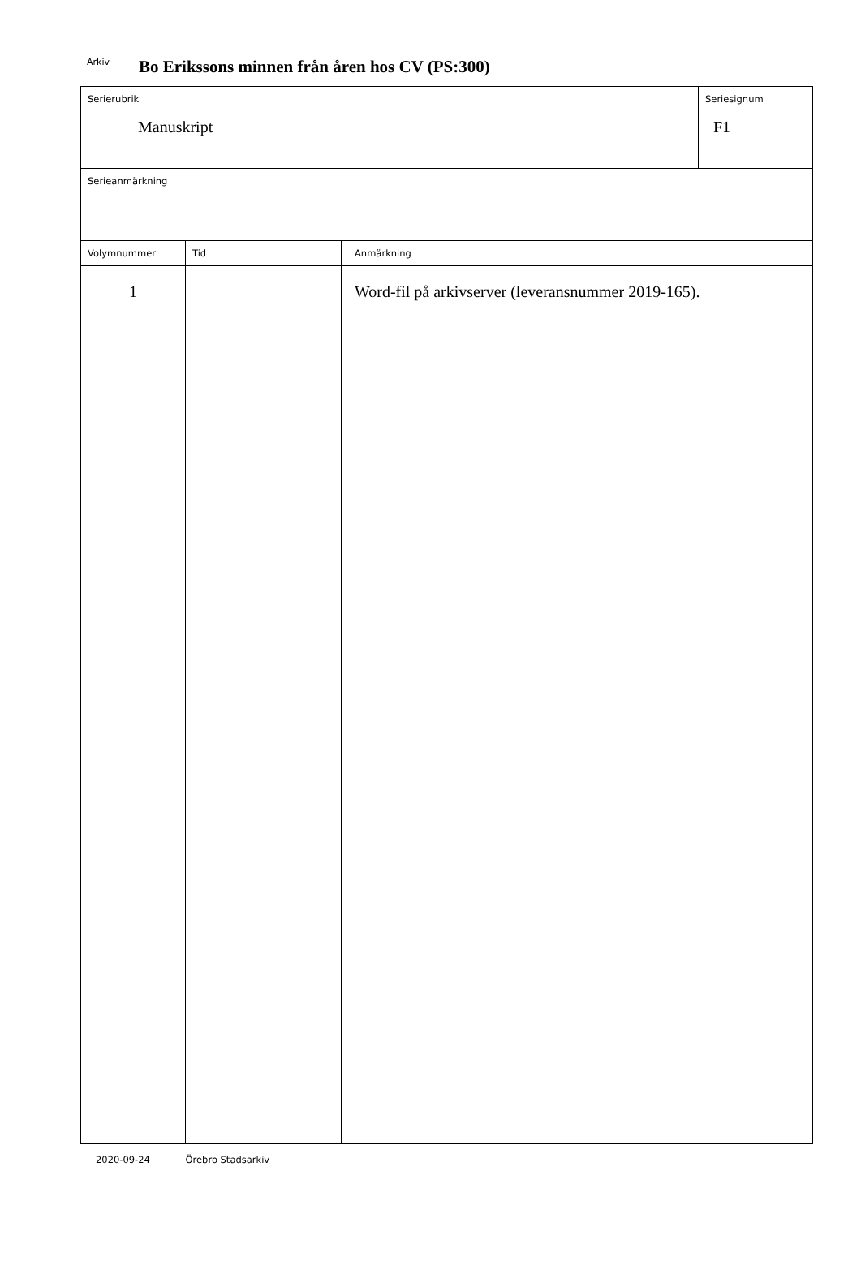Arkiv Bo Erikssons minnen från åren hos CV (PS:300)
| Serierubrik Manuskript | | | Seriesignum F1 |
| Serieanmärkning | | | |
| Volymnummer | Tid | Anmärkning | |
| 1 | | Word-fil på arkivserver (leveransnummer 2019-165). | |
2020-09-24 Örebro Stadsarkiv